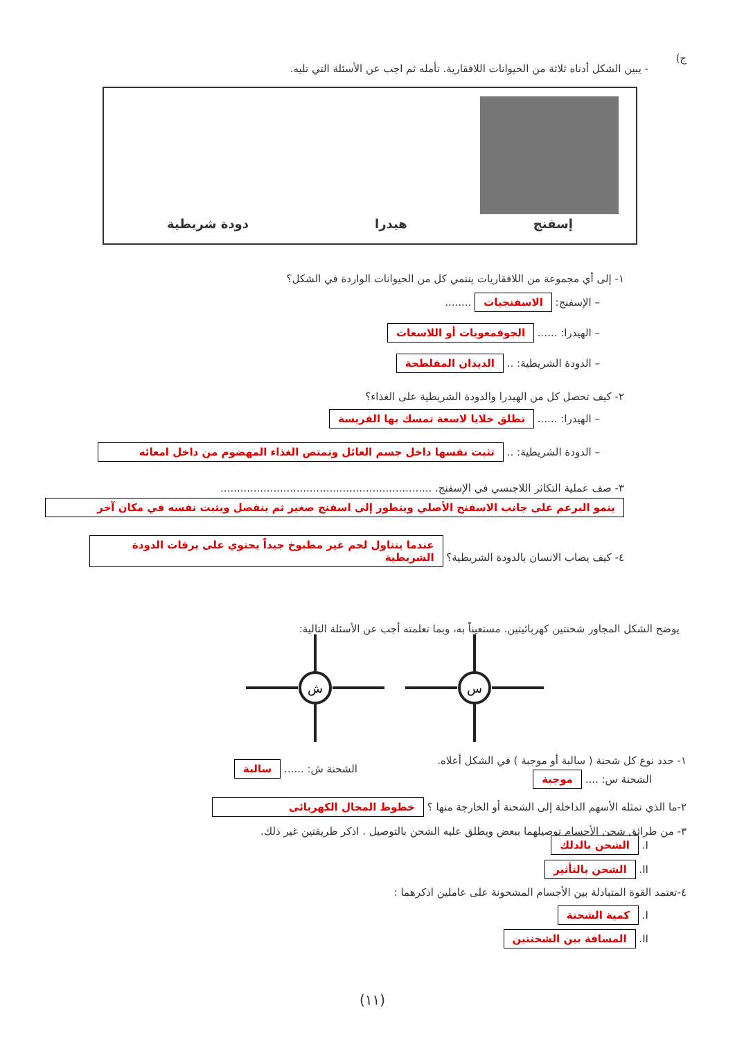ج)
- يبين الشكل أدناه ثلاثة من الحيوانات اللافقارية. تأمله ثم اجب عن الأسئلة التي تليه.
إسفنج هيدرا دودة شريطية
١- إلى أي مجموعة من اللافقاريات ينتمي كل من الحيوانات الواردة في الشكل؟
– الإسفنج: الاسفنجيات ........
– الهيدرا: ...... الجوفمعويات أو اللاسعات
– الدودة الشريطية: .. الديدان المفلطحة
٢- كيف تحصل كل من الهيدرا والدودة الشريطية على الغذاء؟
– الهيدرا: ...... تطلق خلايا لاسعة تمسك بها الفريسة
– الدودة الشريطية: .. تثبت نفسها داخل جسم العائل وتمتص الغذاء المهضوم من داخل امعائه
٣- صف عملية التكاثر اللاجنسي في الإسفنج. ................................................................
ينمو البرعم على جانب الاسفنج الأصلي ويتطور إلى اسفنج صغير ثم ينفصل ويثبت نفسه في مكان آخر
٤- كيف يصاب الانسان بالدودة الشريطية؟ عندما يتناول لحم غير مطبوخ جيداً يحتوي على يرقات الدودة الشريطية
يوضح الشكل المجاور شحنتين كهربائيتين. مستعيناً به، وبما تعلمته أجب عن الأسئلة التالية:
ش
س
١- حدد نوع كل شحنة ( سالبة أو موجبة ) في الشكل أعلاه.
الشحنة س: .... موجبة
الشحنة ش: ...... سالبة
٢-ما الذي تمثله الأسهم الداخلة إلى الشحنة أو الخارجة منها ؟ خطوط المجال الكهربائى
٣- من طرائق شحن الأجسام توصيلهما ببعض ويطلق عليه الشحن بالتوصيل . اذكر طريقتين غير ذلك.
I. الشحن بالدلك
II. الشحن بالتأثير
٤-تعتمد القوة المتبادلة بين الأجسام المشحونة على عاملين اذكرهما :
I. كمية الشحنة
II. المسافة بين الشحنتين
(١١)